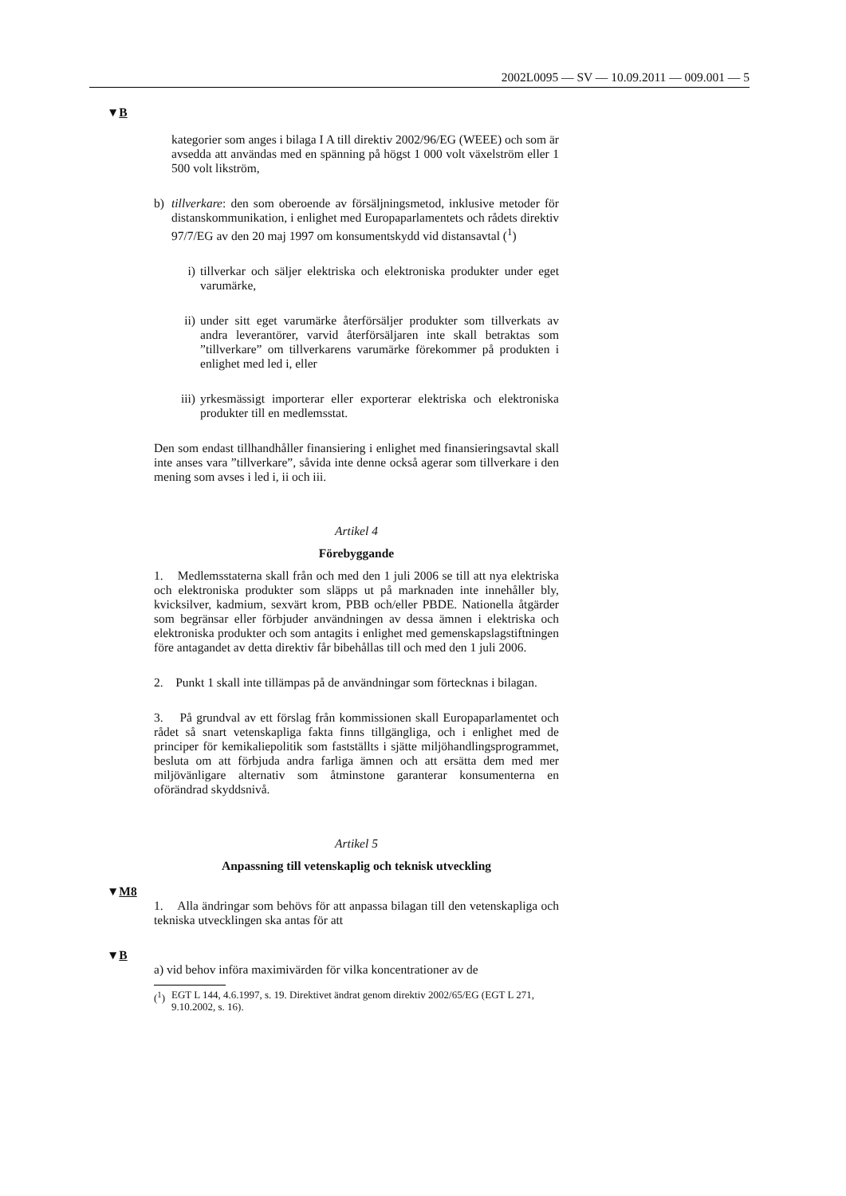2002L0095 — SV — 10.09.2011 — 009.001 — 5
▼B
kategorier som anges i bilaga I A till direktiv 2002/96/EG (WEEE) och som är avsedda att användas med en spänning på högst 1 000 volt växelström eller 1 500 volt likström,
b) tillverkare: den som oberoende av försäljningsmetod, inklusive metoder för distanskommunikation, i enlighet med Europaparlamentets och rådets direktiv 97/7/EG av den 20 maj 1997 om konsumentskydd vid distansavtal (<sup>1</sup>)
i) tillverkar och säljer elektriska och elektroniska produkter under eget varumärke,
ii) under sitt eget varumärke återförsäljer produkter som tillverkats av andra leverantörer, varvid återförsäljaren inte skall betraktas som ”tillverkare” om tillverkarens varumärke förekommer på produkten i enlighet med led i, eller
iii) yrkesmässigt importerar eller exporterar elektriska och elektroniska produkter till en medlemsstat.
Den som endast tillhandhåller finansiering i enlighet med finansieringsavtal skall inte anses vara ”tillverkare”, såvida inte denne också agerar som tillverkare i den mening som avses i led i, ii och iii.
Artikel 4
Förebyggande
1. Medlemsstaterna skall från och med den 1 juli 2006 se till att nya elektriska och elektroniska produkter som släpps ut på marknaden inte innehåller bly, kvicksilver, kadmium, sexvärt krom, PBB och/eller PBDE. Nationella åtgärder som begränsar eller förbjuder användningen av dessa ämnen i elektriska och elektroniska produkter och som antagits i enlighet med gemenskapslagstiftningen före antagandet av detta direktiv får bibehållas till och med den 1 juli 2006.
2. Punkt 1 skall inte tillämpas på de användningar som förtecknas i bilagan.
3. På grundval av ett förslag från kommissionen skall Europaparlamentet och rådet så snart vetenskapliga fakta finns tillgängliga, och i enlighet med de principer för kemikaliepolitik som fastställts i sjätte miljöhandlingsprogrammet, besluta om att förbjuda andra farliga ämnen och att ersätta dem med mer miljövänligare alternativ som åtminstone garanterar konsumenterna en oförändrad skyddsnivå.
Artikel 5
Anpassning till vetenskaplig och teknisk utveckling
▼M8
1. Alla ändringar som behövs för att anpassa bilagan till den vetenskapliga och tekniska utvecklingen ska antas för att
▼B
a) vid behov införa maximivärden för vilka koncentrationer av de
(<sup>1</sup>) EGT L 144, 4.6.1997, s. 19. Direktivet ändrat genom direktiv 2002/65/EG (EGT L 271, 9.10.2002, s. 16).